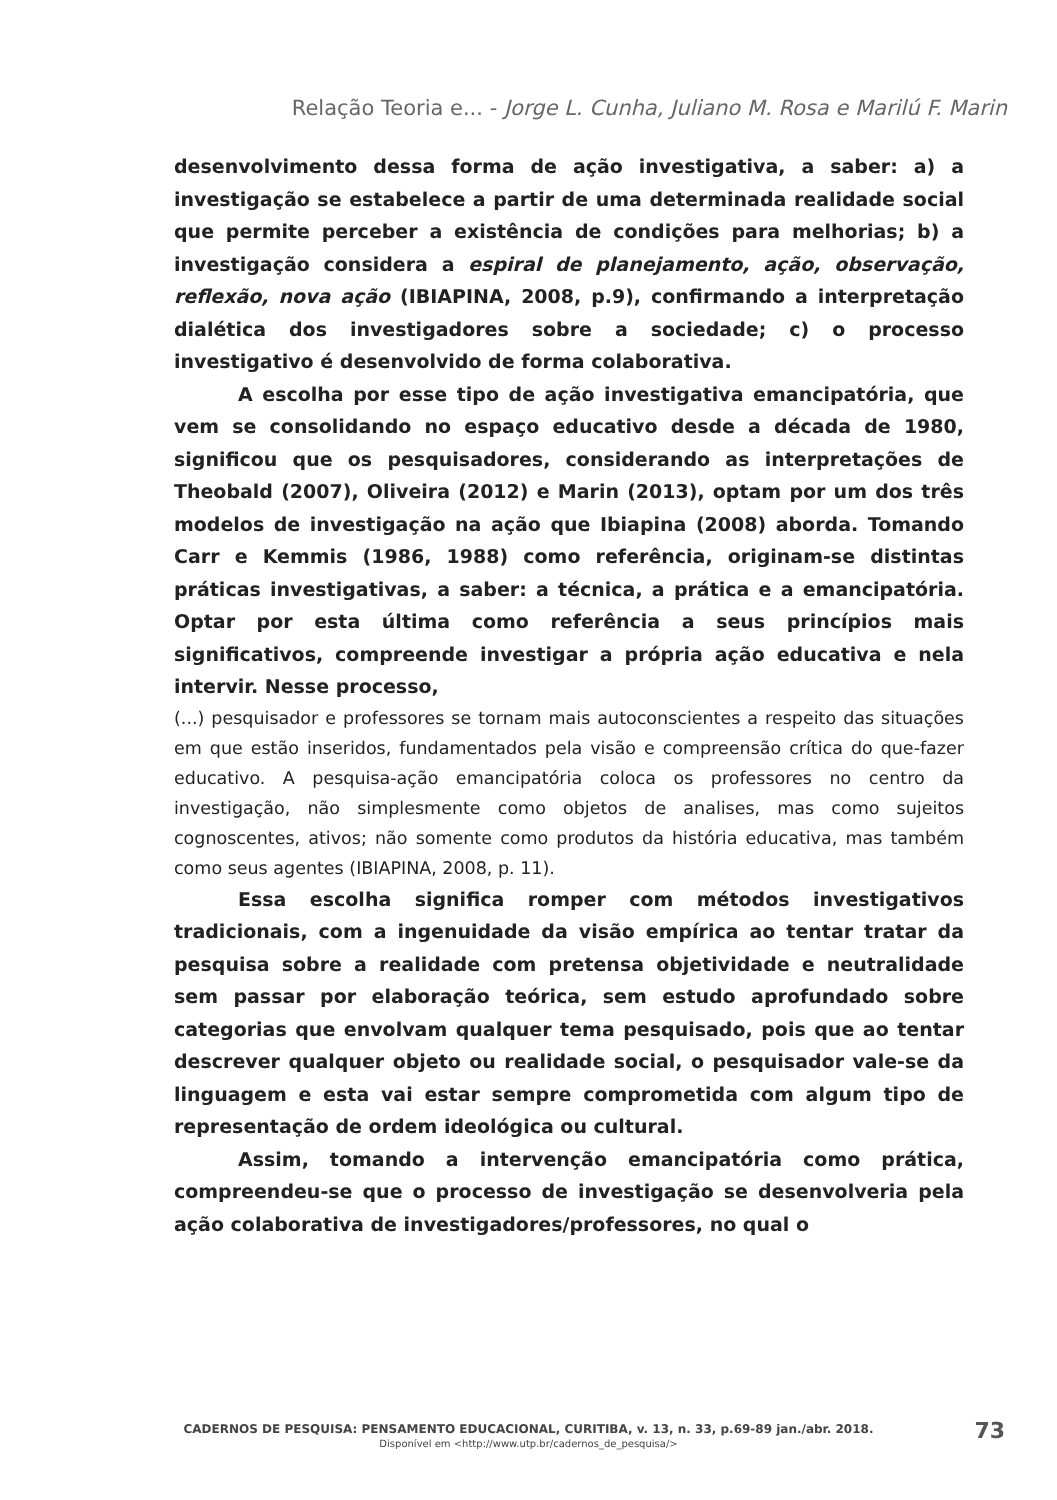Relação Teoria e... - Jorge L. Cunha, Juliano M. Rosa e Marilú F. Marin
desenvolvimento dessa forma de ação investigativa, a saber: a) a investigação se estabelece a partir de uma determinada realidade social que permite perceber a existência de condições para melhorias; b) a investigação considera a espiral de planejamento, ação, observação, reflexão, nova ação (IBIAPINA, 2008, p.9), confirmando a interpretação dialética dos investigadores sobre a sociedade; c) o processo investigativo é desenvolvido de forma colaborativa.
A escolha por esse tipo de ação investigativa emancipatória, que vem se consolidando no espaço educativo desde a década de 1980, significou que os pesquisadores, considerando as interpretações de Theobald (2007), Oliveira (2012) e Marin (2013), optam por um dos três modelos de investigação na ação que Ibiapina (2008) aborda. Tomando Carr e Kemmis (1986, 1988) como referência, originam-se distintas práticas investigativas, a saber: a técnica, a prática e a emancipatória. Optar por esta última como referência a seus princípios mais significativos, compreende investigar a própria ação educativa e nela intervir. Nesse processo,
(...) pesquisador e professores se tornam mais autoconscientes a respeito das situações em que estão inseridos, fundamentados pela visão e compreensão crítica do que-fazer educativo. A pesquisa-ação emancipatória coloca os professores no centro da investigação, não simplesmente como objetos de analises, mas como sujeitos cognoscentes, ativos; não somente como produtos da história educativa, mas também como seus agentes (IBIAPINA, 2008, p. 11).
Essa escolha significa romper com métodos investigativos tradicionais, com a ingenuidade da visão empírica ao tentar tratar da pesquisa sobre a realidade com pretensa objetividade e neutralidade sem passar por elaboração teórica, sem estudo aprofundado sobre categorias que envolvam qualquer tema pesquisado, pois que ao tentar descrever qualquer objeto ou realidade social, o pesquisador vale-se da linguagem e esta vai estar sempre comprometida com algum tipo de representação de ordem ideológica ou cultural.
Assim, tomando a intervenção emancipatória como prática, compreendeu-se que o processo de investigação se desenvolveria pela ação colaborativa de investigadores/professores, no qual o
CADERNOS DE PESQUISA: PENSAMENTO EDUCACIONAL, CURITIBA, v. 13, n. 33, p.69-89 jan./abr. 2018.
Disponível em <http://www.utp.br/cadernos_de_pesquisa/>
73